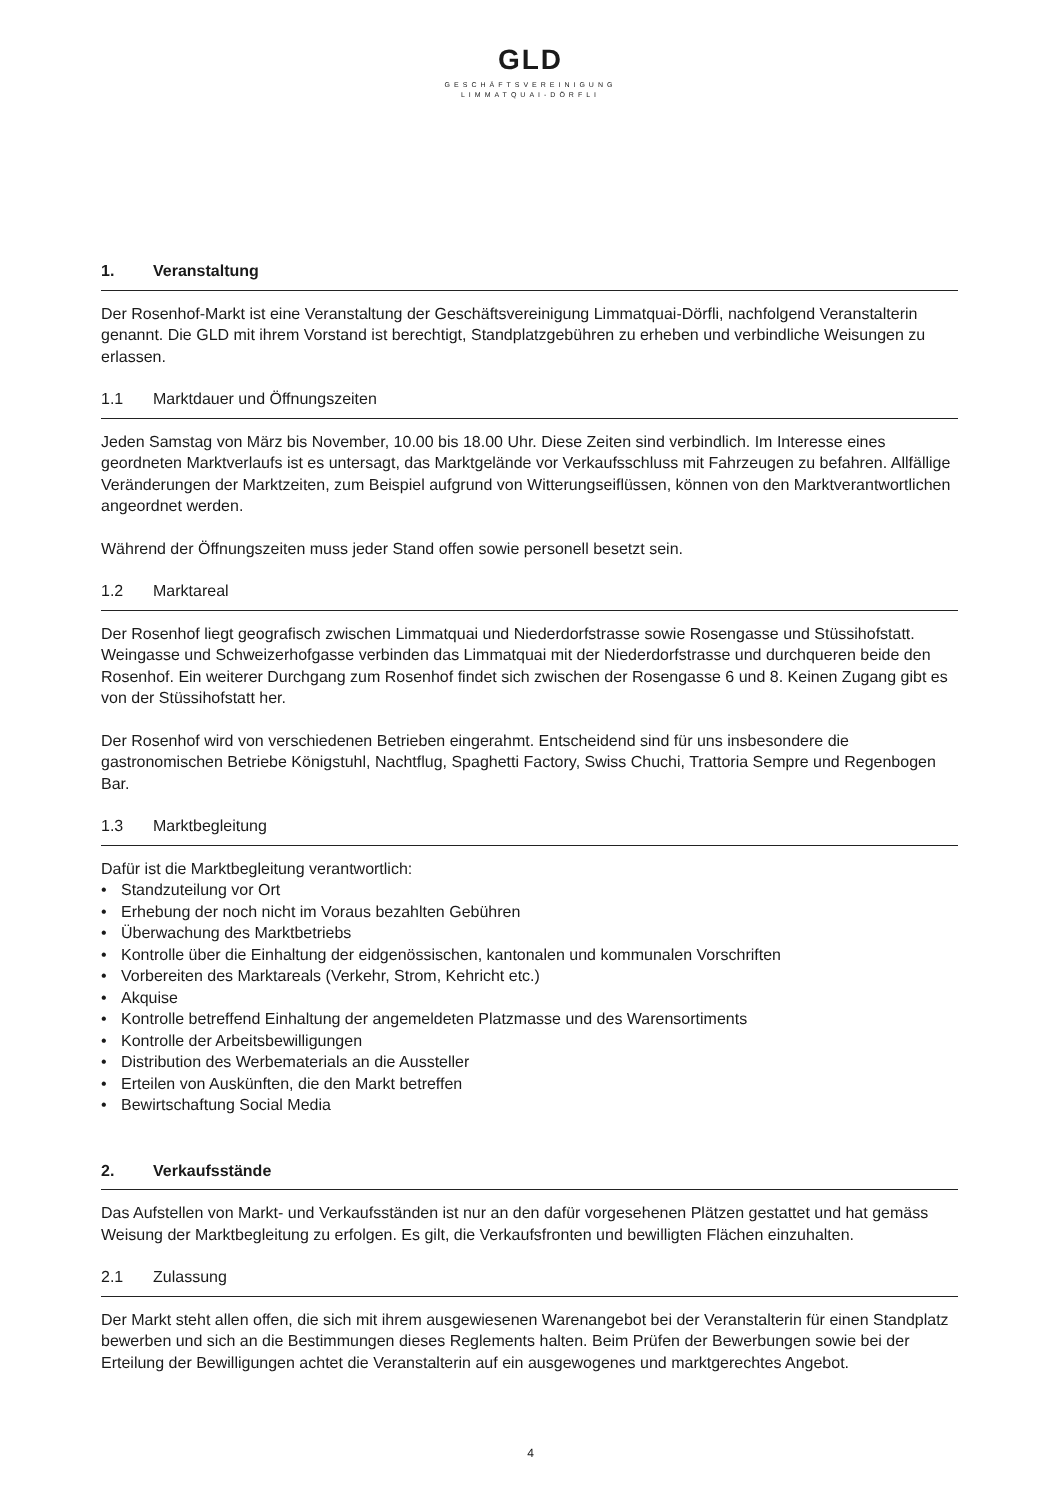GLD
GESCHÄFTSVEREINIGUNG
LIMMATQUAI-DÖRFLI
1. Veranstaltung
Der Rosenhof-Markt ist eine Veranstaltung der Geschäftsvereinigung Limmatquai-Dörfli, nachfolgend Veranstalterin genannt. Die GLD mit ihrem Vorstand ist berechtigt, Standplatzgebühren zu erheben und verbindliche Weisungen zu erlassen.
1.1 Marktdauer und Öffnungszeiten
Jeden Samstag von März bis November, 10.00 bis 18.00 Uhr. Diese Zeiten sind verbindlich. Im Interesse eines geordneten Marktverlaufs ist es untersagt, das Marktgelände vor Verkaufsschluss mit Fahrzeugen zu befahren. Allfällige Veränderungen der Marktzeiten, zum Beispiel aufgrund von Witterungseiflüssen, können von den Marktverantwortlichen angeordnet werden.
Während der Öffnungszeiten muss jeder Stand offen sowie personell besetzt sein.
1.2 Marktareal
Der Rosenhof liegt geografisch zwischen Limmatquai und Niederdorfstrasse sowie Rosengasse und Stüssihofstatt. Weingasse und Schweizerhofgasse verbinden das Limmatquai mit der Niederdorfstrasse und durchqueren beide den Rosenhof. Ein weiterer Durchgang zum Rosenhof findet sich zwischen der Rosengasse 6 und 8. Keinen Zugang gibt es von der Stüssihofstatt her.
Der Rosenhof wird von verschiedenen Betrieben eingerahmt. Entscheidend sind für uns insbesondere die gastronomischen Betriebe Königstuhl, Nachtflug, Spaghetti Factory, Swiss Chuchi, Trattoria Sempre und Regenbogen Bar.
1.3 Marktbegleitung
Dafür ist die Marktbegleitung verantwortlich:
• Standzuteilung vor Ort
• Erhebung der noch nicht im Voraus bezahlten Gebühren
• Überwachung des Marktbetriebs
• Kontrolle über die Einhaltung der eidgenössischen, kantonalen und kommunalen Vorschriften
• Vorbereiten des Marktareals (Verkehr, Strom, Kehricht etc.)
• Akquise
• Kontrolle betreffend Einhaltung der angemeldeten Platzmasse und des Warensortiments
• Kontrolle der Arbeitsbewilligungen
• Distribution des Werbematerials an die Aussteller
• Erteilen von Auskünften, die den Markt betreffen
• Bewirtschaftung Social Media
2. Verkaufsstände
Das Aufstellen von Markt- und Verkaufsständen ist nur an den dafür vorgesehenen Plätzen gestattet und hat gemäss Weisung der Marktbegleitung zu erfolgen. Es gilt, die Verkaufsfronten und bewilligten Flächen einzuhalten.
2.1 Zulassung
Der Markt steht allen offen, die sich mit ihrem ausgewiesenen Warenangebot bei der Veranstalterin für einen Standplatz bewerben und sich an die Bestimmungen dieses Reglements halten. Beim Prüfen der Bewerbungen sowie bei der Erteilung der Bewilligungen achtet die Veranstalterin auf ein ausgewogenes und marktgerechtes Angebot.
4